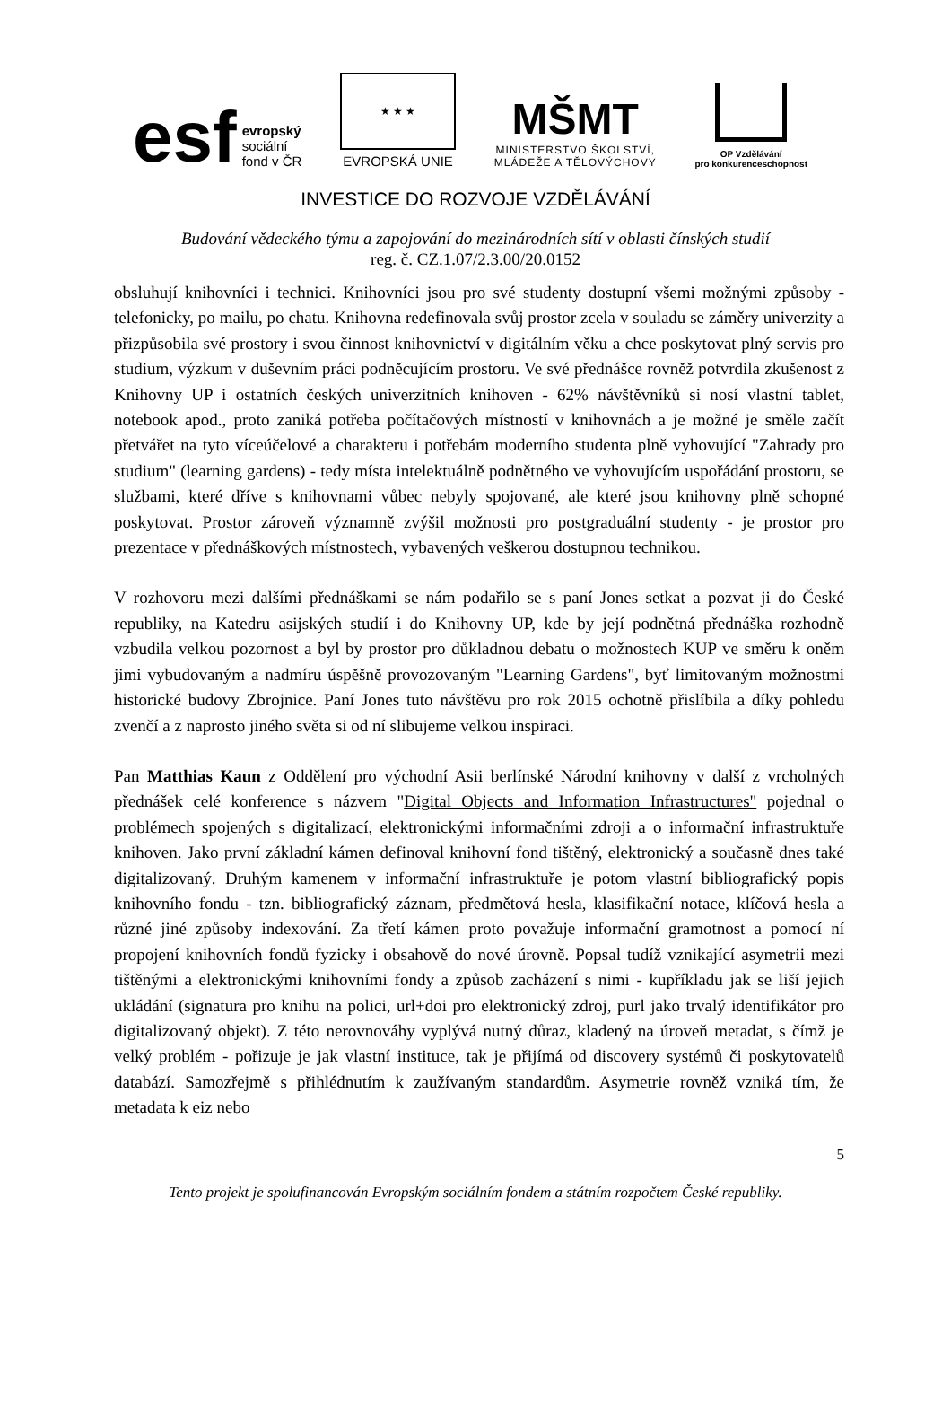esf evropský
sociální
fond v ČR
★ ★ ★
EVROPSKÁ UNIE
MŠMT
MINISTERSTVO ŠKOLSTVÍ,
MLÁDEŽE A TĚLOVÝCHOVY
OP Vzdělávání
pro konkurenceschopnost
INVESTICE DO ROZVOJE VZDĚLÁVÁNÍ
Budování vědeckého týmu a zapojování do mezinárodních sítí v oblasti čínských studií
reg. č. CZ.1.07/2.3.00/20.0152
obsluhují knihovníci i technici. Knihovníci jsou pro své studenty dostupní všemi možnými způsoby - telefonicky, po mailu, po chatu. Knihovna redefinovala svůj prostor zcela v souladu se záměry univerzity a přizpůsobila své prostory i svou činnost knihovnictví v digitálním věku a chce poskytovat plný servis pro studium, výzkum v duševním práci podněcujícím prostoru. Ve své přednášce rovněž potvrdila zkušenost z Knihovny UP i ostatních českých univerzitních knihoven - 62% návštěvníků si nosí vlastní tablet, notebook apod., proto zaniká potřeba počítačových místností v knihovnách a je možné je směle začít přetvářet na tyto víceúčelové a charakteru i potřebám moderního studenta plně vyhovující "Zahrady pro studium" (learning gardens) - tedy místa intelektuálně podnětného ve vyhovujícím uspořádání prostoru, se službami, které dříve s knihovnami vůbec nebyly spojované, ale které jsou knihovny plně schopné poskytovat. Prostor zároveň významně zvýšil možnosti pro postgraduální studenty - je prostor pro prezentace v přednáškových místnostech, vybavených veškerou dostupnou technikou.
V rozhovoru mezi dalšími přednáškami se nám podařilo se s paní Jones setkat a pozvat ji do České republiky, na Katedru asijských studií i do Knihovny UP, kde by její podnětná přednáška rozhodně vzbudila velkou pozornost a byl by prostor pro důkladnou debatu o možnostech KUP ve směru k oněm jimi vybudovaným a nadmíru úspěšně provozovaným "Learning Gardens", byť limitovaným možnostmi historické budovy Zbrojnice. Paní Jones tuto návštěvu pro rok 2015 ochotně přislíbila a díky pohledu zvenčí a z naprosto jiného světa si od ní slibujeme velkou inspiraci.
Pan Matthias Kaun z Oddělení pro východní Asii berlínské Národní knihovny v další z vrcholných přednášek celé konference s názvem "Digital Objects and Information Infrastructures" pojednal o problémech spojených s digitalizací, elektronickými informačními zdroji a o informační infrastruktuře knihoven. Jako první základní kámen definoval knihovní fond tištěný, elektronický a současně dnes také digitalizovaný. Druhým kamenem v informační infrastruktuře je potom vlastní bibliografický popis knihovního fondu - tzn. bibliografický záznam, předmětová hesla, klasifikační notace, klíčová hesla a různé jiné způsoby indexování. Za třetí kámen proto považuje informační gramotnost a pomocí ní propojení knihovních fondů fyzicky i obsahově do nové úrovně. Popsal tudíž vznikající asymetrii mezi tištěnými a elektronickými knihovními fondy a způsob zacházení s nimi - kupříkladu jak se liší jejich ukládání (signatura pro knihu na polici, url+doi pro elektronický zdroj, purl jako trvalý identifikátor pro digitalizovaný objekt). Z této nerovnováhy vyplývá nutný důraz, kladený na úroveň metadat, s čímž je velký problém - pořizuje je jak vlastní instituce, tak je přijímá od discovery systémů či poskytovatelů databází. Samozřejmě s přihlédnutím k zaužívaným standardům. Asymetrie rovněž vzniká tím, že metadata k eiz nebo
5
Tento projekt je spolufinancován Evropským sociálním fondem a státním rozpočtem České republiky.